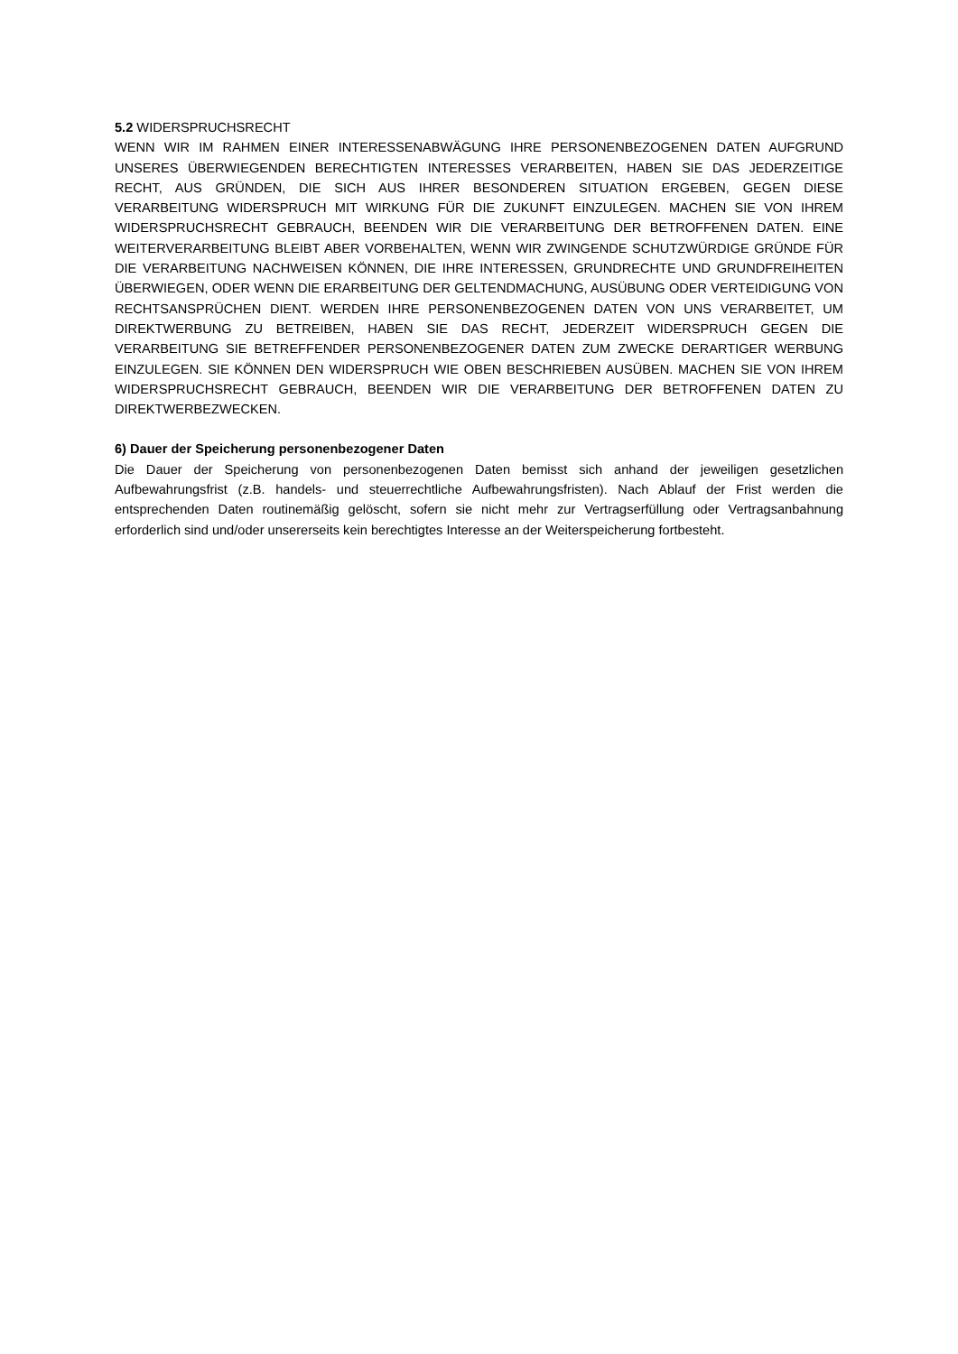5.2 WIDERSPRUCHSRECHT
WENN WIR IM RAHMEN EINER INTERESSENABWÄGUNG IHRE PERSONENBEZOGENEN DATEN AUFGRUND UNSERES ÜBERWIEGENDEN BERECHTIGTEN INTERESSES VERARBEITEN, HABEN SIE DAS JEDERZEITIGE RECHT, AUS GRÜNDEN, DIE SICH AUS IHRER BESONDEREN SITUATION ERGEBEN, GEGEN DIESE VERARBEITUNG WIDERSPRUCH MIT WIRKUNG FÜR DIE ZUKUNFT EINZULEGEN. MACHEN SIE VON IHREM WIDERSPRUCHSRECHT GEBRAUCH, BEENDEN WIR DIE VERARBEITUNG DER BETROFFENEN DATEN. EINE WEITERVERARBEITUNG BLEIBT ABER VORBEHALTEN, WENN WIR ZWINGENDE SCHUTZWÜRDIGE GRÜNDE FÜR DIE VERARBEITUNG NACHWEISEN KÖNNEN, DIE IHRE INTERESSEN, GRUNDRECHTE UND GRUNDFREIHEITEN ÜBERWIEGEN, ODER WENN DIE ERARBEITUNG DER GELTENDMACHUNG, AUSÜBUNG ODER VERTEIDIGUNG VON RECHTSANSPRÜCHEN DIENT. WERDEN IHRE PERSONENBEZOGENEN DATEN VON UNS VERARBEITET, UM DIREKTWERBUNG ZU BETREIBEN, HABEN SIE DAS RECHT, JEDERZEIT WIDERSPRUCH GEGEN DIE VERARBEITUNG SIE BETREFFENDER PERSONENBEZOGENER DATEN ZUM ZWECKE DERARTIGER WERBUNG EINZULEGEN. SIE KÖNNEN DEN WIDERSPRUCH WIE OBEN BESCHRIEBEN AUSÜBEN. MACHEN SIE VON IHREM WIDERSPRUCHSRECHT GEBRAUCH, BEENDEN WIR DIE VERARBEITUNG DER BETROFFENEN DATEN ZU DIREKTWERBEZWECKEN.
6) Dauer der Speicherung personenbezogener Daten
Die Dauer der Speicherung von personenbezogenen Daten bemisst sich anhand der jeweiligen gesetzlichen Aufbewahrungsfrist (z.B. handels- und steuerrechtliche Aufbewahrungsfristen). Nach Ablauf der Frist werden die entsprechenden Daten routinemäßig gelöscht, sofern sie nicht mehr zur Vertragserfüllung oder Vertragsanbahnung erforderlich sind und/oder unsererseits kein berechtigtes Interesse an der Weiterspeicherung fortbesteht.